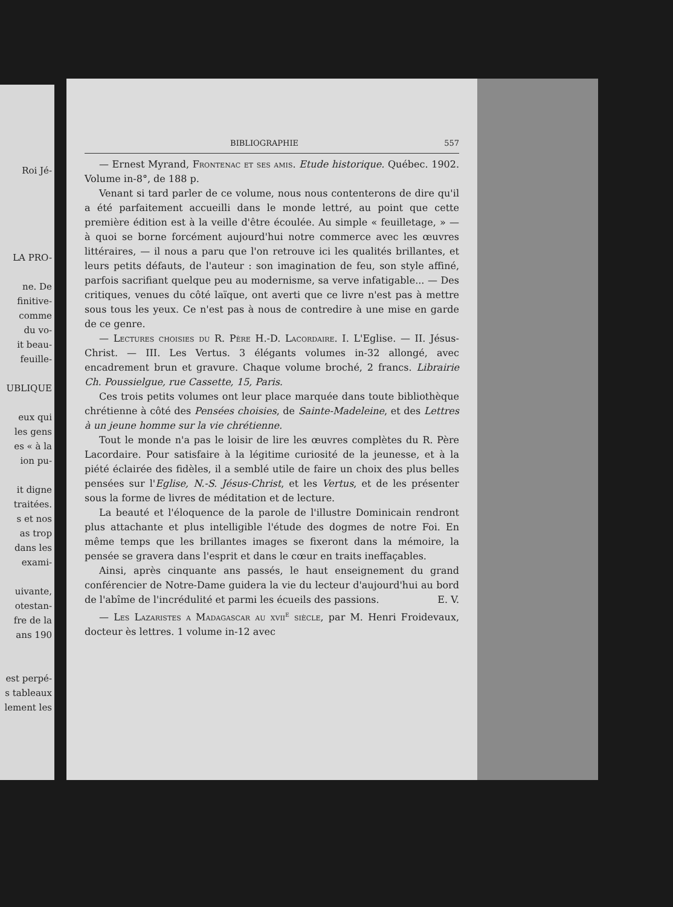Roi Jé-
LA PRO-
ne. De
finitive-
comme
du vo-
it beau-
feuille-
UBLIQUE
eux qui
les gens
es « à la
ion pu-
it digne
traitées.
s et nos
as trop
dans les
exami-
uivante,
otestan-
fre de la
ans 190
est perpé-
s tableaux
lement les
BIBLIOGRAPHIE 557
— Ernest Myrand, Frontenac et ses amis. Etude historique. Québec. 1902. Volume in-8°, de 188 p.
Venant si tard parler de ce volume, nous nous contenterons de dire qu'il a été parfaitement accueilli dans le monde lettré, au point que cette première édition est à la veille d'être écoulée. Au simple « feuilletage, » — à quoi se borne forcément aujourd'hui notre commerce avec les œuvres littéraires, — il nous a paru que l'on retrouve ici les qualités brillantes, et leurs petits défauts, de l'auteur : son imagination de feu, son style affiné, parfois sacrifiant quelque peu au modernisme, sa verve infatigable... — Des critiques, venues du côté laïque, ont averti que ce livre n'est pas à mettre sous tous les yeux. Ce n'est pas à nous de contredire à une mise en garde de ce genre.
— Lectures choisies du R. Père H.-D. Lacordaire. I. L'Eglise. — II. Jésus-Christ. — III. Les Vertus. 3 élégants volumes in-32 allongé, avec encadrement brun et gravure. Chaque volume broché, 2 francs. Librairie Ch. Poussielgue, rue Cassette, 15, Paris.
Ces trois petits volumes ont leur place marquée dans toute bibliothèque chrétienne à côté des Pensées choisies, de Sainte-Madeleine, et des Lettres à un jeune homme sur la vie chrétienne.
Tout le monde n'a pas le loisir de lire les œuvres complètes du R. Père Lacordaire. Pour satisfaire à la légitime curiosité de la jeunesse, et à la piété éclairée des fidèles, il a semblé utile de faire un choix des plus belles pensées sur l'Eglise, N.-S. Jésus-Christ, et les Vertus, et de les présenter sous la forme de livres de méditation et de lecture.
La beauté et l'éloquence de la parole de l'illustre Dominicain rendront plus attachante et plus intelligible l'étude des dogmes de notre Foi. En même temps que les brillantes images se fixeront dans la mémoire, la pensée se gravera dans l'esprit et dans le cœur en traits ineffaçables.
Ainsi, après cinquante ans passés, le haut enseignement du grand conférencier de Notre-Dame guidera la vie du lecteur d'aujourd'hui au bord de l'abîme de l'incrédulité et parmi les écueils des passions. E. V.
— Les Lazaristes a Madagascar au xvii<sup>e</sup> siècle, par M. Henri Froidevaux, docteur ès lettres. 1 volume in-12 avec